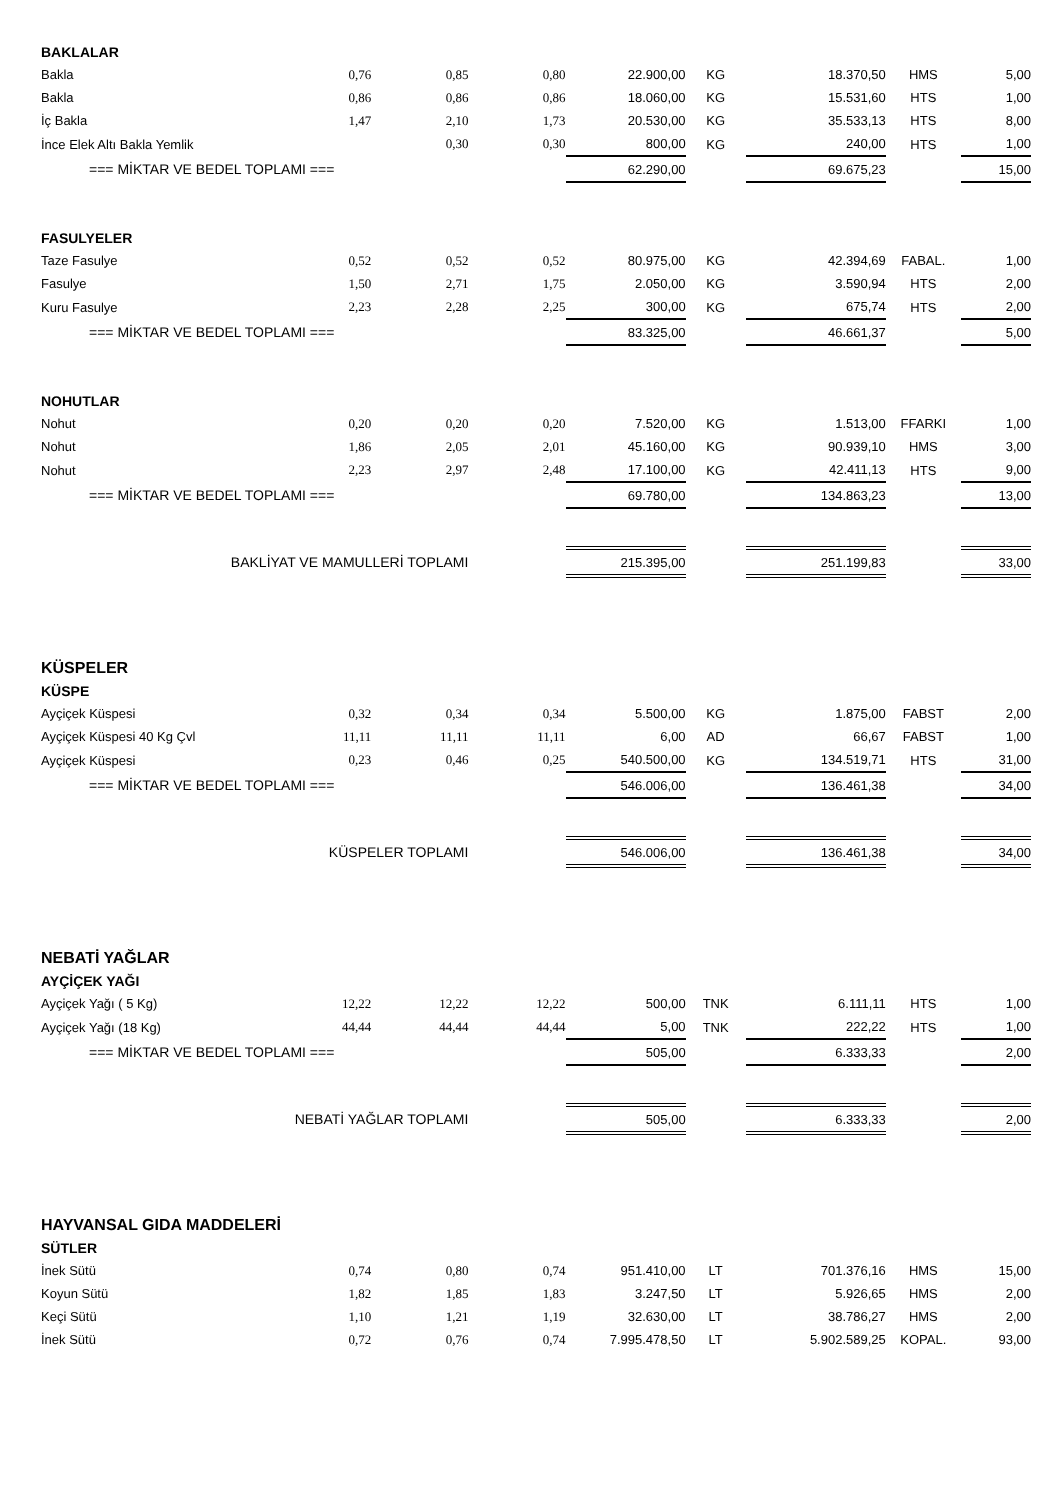| BAKLALAR | | | | | | | | |
| Bakla | 0,76 | 0,85 | 0,80 | 22.900,00 | KG | 18.370,50 | HMS | 5,00 |
| Bakla | 0,86 | 0,86 | 0,86 | 18.060,00 | KG | 15.531,60 | HTS | 1,00 |
| İç Bakla | 1,47 | 2,10 | 1,73 | 20.530,00 | KG | 35.533,13 | HTS | 8,00 |
| İnce Elek Altı Bakla Yemlik | | 0,30 | 0,30 | 800,00 | KG | 240,00 | HTS | 1,00 |
| === MİKTAR VE BEDEL TOPLAMI === | | | | 62.290,00 | | 69.675,23 | | 15,00 |
| FASULYELER | | | | | | | | |
| Taze Fasulye | 0,52 | 0,52 | 0,52 | 80.975,00 | KG | 42.394,69 | FABAL. | 1,00 |
| Fasulye | 1,50 | 2,71 | 1,75 | 2.050,00 | KG | 3.590,94 | HTS | 2,00 |
| Kuru Fasulye | 2,23 | 2,28 | 2,25 | 300,00 | KG | 675,74 | HTS | 2,00 |
| === MİKTAR VE BEDEL TOPLAMI === | | | | 83.325,00 | | 46.661,37 | | 5,00 |
| NOHUTLAR | | | | | | | | |
| Nohut | 0,20 | 0,20 | 0,20 | 7.520,00 | KG | 1.513,00 | FFARKI | 1,00 |
| Nohut | 1,86 | 2,05 | 2,01 | 45.160,00 | KG | 90.939,10 | HMS | 3,00 |
| Nohut | 2,23 | 2,97 | 2,48 | 17.100,00 | KG | 42.411,13 | HTS | 9,00 |
| === MİKTAR VE BEDEL TOPLAMI === | | | | 69.780,00 | | 134.863,23 | | 13,00 |
| BAKLİYAT VE MAMULLERİ TOPLAMI | | | | 215.395,00 | | 251.199,83 | | 33,00 |
| KÜSPELER | | | | | | | | |
| KÜSPE | | | | | | | | |
| Ayçiçek Küspesi | 0,32 | 0,34 | 0,34 | 5.500,00 | KG | 1.875,00 | FABST | 2,00 |
| Ayçiçek Küspesi 40 Kg Çvl | 11,11 | 11,11 | 11,11 | 6,00 | AD | 66,67 | FABST | 1,00 |
| Ayçiçek Küspesi | 0,23 | 0,46 | 0,25 | 540.500,00 | KG | 134.519,71 | HTS | 31,00 |
| === MİKTAR VE BEDEL TOPLAMI === | | | | 546.006,00 | | 136.461,38 | | 34,00 |
| KÜSPELER TOPLAMI | | | | 546.006,00 | | 136.461,38 | | 34,00 |
| NEBATİ YAĞLAR | | | | | | | | |
| AYÇİÇEK YAĞI | | | | | | | | |
| Ayçiçek Yağı ( 5 Kg) | 12,22 | 12,22 | 12,22 | 500,00 | TNK | 6.111,11 | HTS | 1,00 |
| Ayçiçek Yağı (18 Kg) | 44,44 | 44,44 | 44,44 | 5,00 | TNK | 222,22 | HTS | 1,00 |
| === MİKTAR VE BEDEL TOPLAMI === | | | | 505,00 | | 6.333,33 | | 2,00 |
| NEBATİ YAĞLAR TOPLAMI | | | | 505,00 | | 6.333,33 | | 2,00 |
| HAYVANSAL GIDA MADDELERİ | | | | | | | | |
| SÜTLER | | | | | | | | |
| İnek Sütü | 0,74 | 0,80 | 0,74 | 951.410,00 | LT | 701.376,16 | HMS | 15,00 |
| Koyun Sütü | 1,82 | 1,85 | 1,83 | 3.247,50 | LT | 5.926,65 | HMS | 2,00 |
| Keçi Sütü | 1,10 | 1,21 | 1,19 | 32.630,00 | LT | 38.786,27 | HMS | 2,00 |
| İnek Sütü | 0,72 | 0,76 | 0,74 | 7.995.478,50 | LT | 5.902.589,25 | KOPAL. | 93,00 |